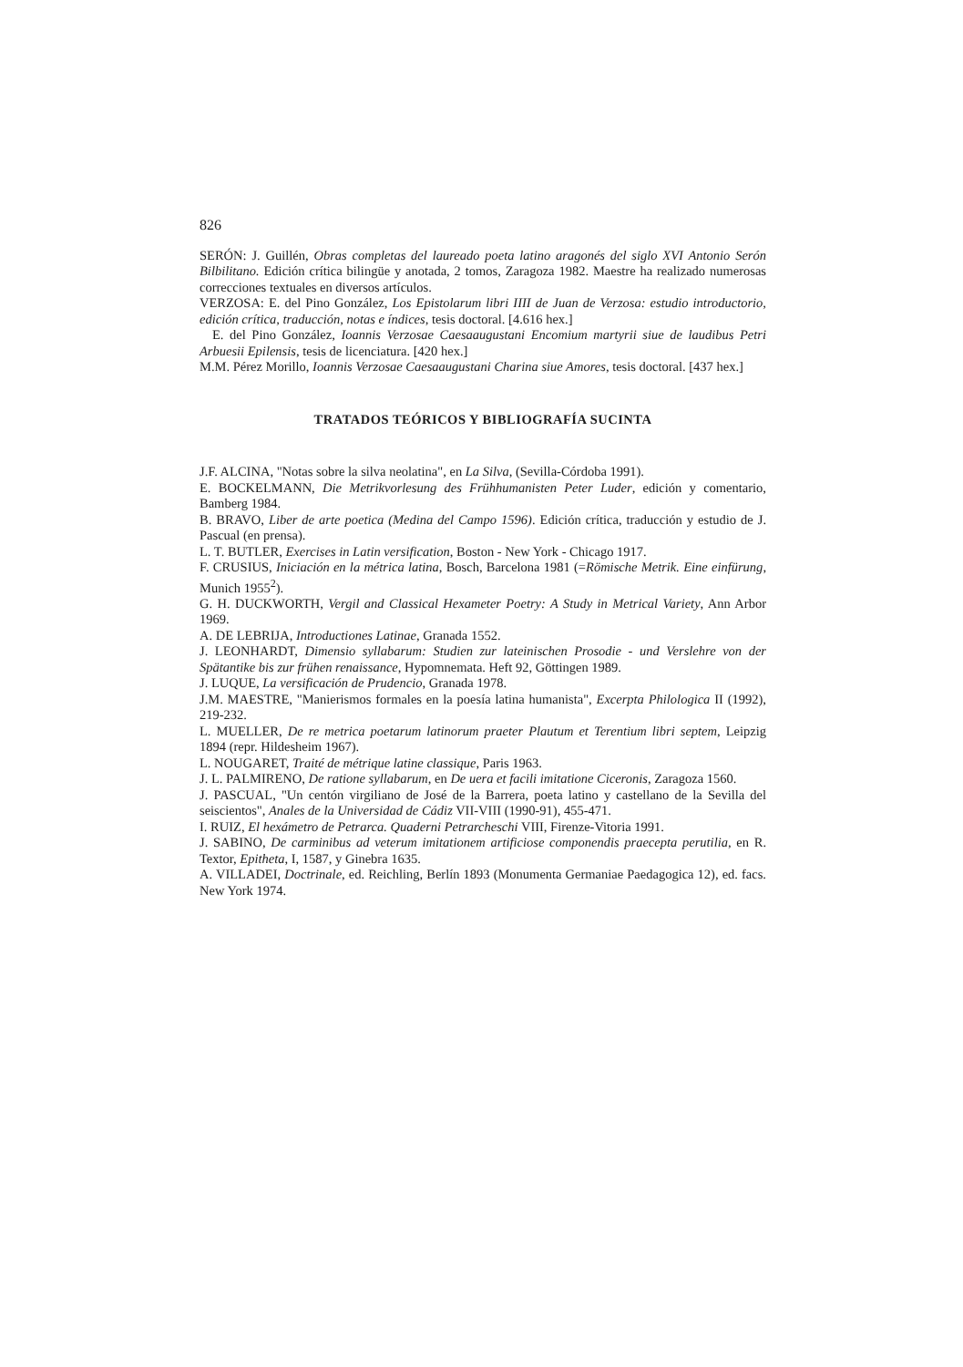826
SERÓN: J. Guillén, Obras completas del laureado poeta latino aragonés del siglo XVI Antonio Serón Bilbilitano. Edición crítica bilingüe y anotada, 2 tomos, Zaragoza 1982. Maestre ha realizado numerosas correcciones textuales en diversos artículos.
VERZOSA: E. del Pino González, Los Epistolarum libri IIII de Juan de Verzosa: estudio introductorio, edición crítica, traducción, notas e índices, tesis doctoral. [4.616 hex.]
E. del Pino González, Ioannis Verzosae Caesaaugustani Encomium martyrii siue de laudibus Petri Arbuesii Epilensis, tesis de licenciatura. [420 hex.]
M.M. Pérez Morillo, Ioannis Verzosae Caesaaugustani Charina siue Amores, tesis doctoral. [437 hex.]
TRATADOS TEÓRICOS Y BIBLIOGRAFÍA SUCINTA
J.F. ALCINA, "Notas sobre la silva neolatina", en La Silva, (Sevilla-Córdoba 1991).
E. BOCKELMANN, Die Metrikvorlesung des Frühhumanisten Peter Luder, edición y comentario, Bamberg 1984.
B. BRAVO, Liber de arte poetica (Medina del Campo 1596). Edición crítica, traducción y estudio de J. Pascual (en prensa).
L. T. BUTLER, Exercises in Latin versification, Boston - New York - Chicago 1917.
F. CRUSIUS, Iniciación en la métrica latina, Bosch, Barcelona 1981 (=Römische Metrik. Eine einfürung, Munich 1955<sup>2</sup>).
G. H. DUCKWORTH, Vergil and Classical Hexameter Poetry: A Study in Metrical Variety, Ann Arbor 1969.
A. DE LEBRIJA, Introductiones Latinae, Granada 1552.
J. LEONHARDT, Dimensio syllabarum: Studien zur lateinischen Prosodie - und Verslehre von der Spätantike bis zur frühen renaissance, Hypomnemata. Heft 92, Göttingen 1989.
J. LUQUE, La versificación de Prudencio, Granada 1978.
J.M. MAESTRE, "Manierismos formales en la poesía latina humanista", Excerpta Philologica II (1992), 219-232.
L. MUELLER, De re metrica poetarum latinorum praeter Plautum et Terentium libri septem, Leipzig 1894 (repr. Hildesheim 1967).
L. NOUGARET, Traité de métrique latine classique, Paris 1963.
J. L. PALMIRENO, De ratione syllabarum, en De uera et facili imitatione Ciceronis, Zaragoza 1560.
J. PASCUAL, "Un centón virgiliano de José de la Barrera, poeta latino y castellano de la Sevilla del seiscientos", Anales de la Universidad de Cádiz VII-VIII (1990-91), 455-471.
I. RUIZ, El hexámetro de Petrarca. Quaderni Petrarcheschi VIII, Firenze-Vitoria 1991.
J. SABINO, De carminibus ad veterum imitationem artificiose componendis praecepta perutilia, en R. Textor, Epitheta, I, 1587, y Ginebra 1635.
A. VILLADEI, Doctrinale, ed. Reichling, Berlín 1893 (Monumenta Germaniae Paedagogica 12), ed. facs. New York 1974.